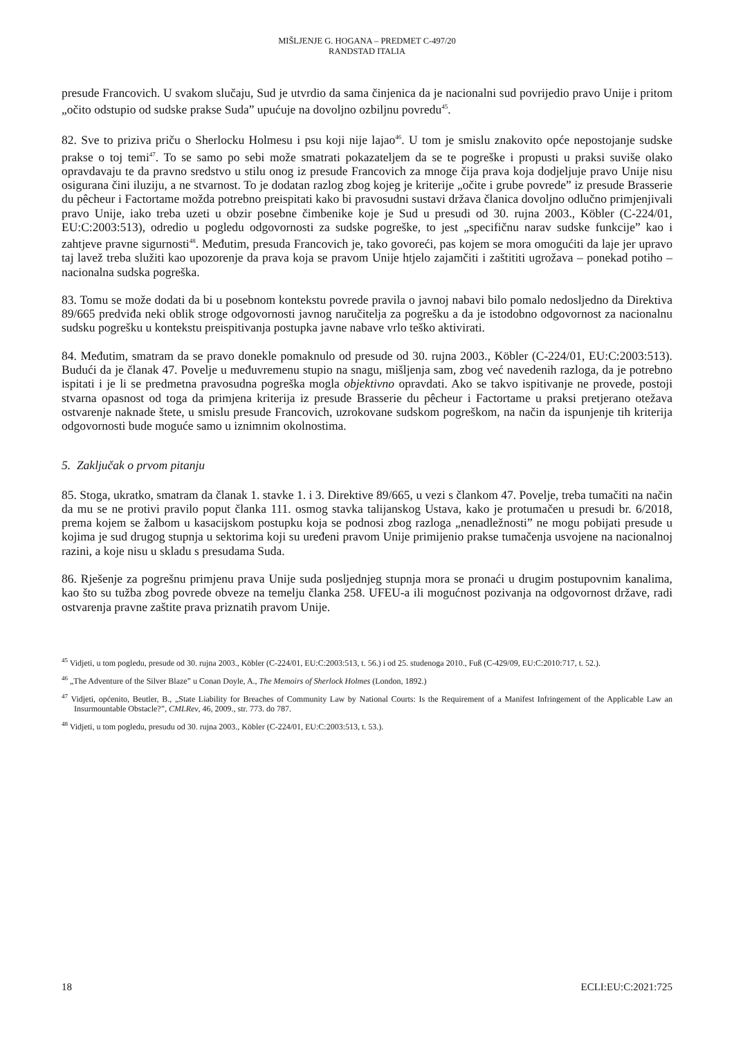MIŠLJENJE G. HOGANA – PREDMET C-497/20
RANDSTAD ITALIA
presude Francovich. U svakom slučaju, Sud je utvrdio da sama činjenica da je nacionalni sud povrijedio pravo Unije i pritom „očito odstupio od sudske prakse Suda” upućuje na dovoljno ozbiljnu povredu<sup>45</sup>.
82. Sve to priziva priču o Sherlocku Holmesu i psu koji nije lajao<sup>46</sup>. U tom je smislu znakovito opće nepostojanje sudske prakse o toj temi<sup>47</sup>. To se samo po sebi može smatrati pokazateljem da se te pogreške i propusti u praksi suviše olako opravdavaju te da pravno sredstvo u stilu onog iz presude Francovich za mnoge čija prava koja dodjeljuje pravo Unije nisu osigurana čini iluziju, a ne stvarnost. To je dodatan razlog zbog kojeg je kriterije „očite i grube povrede” iz presude Brasserie du pêcheur i Factortame možda potrebno preispitati kako bi pravosudni sustavi država članica dovoljno odlučno primjenjivali pravo Unije, iako treba uzeti u obzir posebne čimbenike koje je Sud u presudi od 30. rujna 2003., Köbler (C-224/01, EU:C:2003:513), odredio u pogledu odgovornosti za sudske pogreške, to jest „specifičnu narav sudske funkcije” kao i zahtjeve pravne sigurnosti<sup>48</sup>. Međutim, presuda Francovich je, tako govoreći, pas kojem se mora omogućiti da laje jer upravo taj lavež treba služiti kao upozorenje da prava koja se pravom Unije htjelo zajamčiti i zaštititi ugrožava – ponekad potiho – nacionalna sudska pogreška.
83. Tomu se može dodati da bi u posebnom kontekstu povrede pravila o javnoj nabavi bilo pomalo nedosljedno da Direktiva 89/665 predviđa neki oblik stroge odgovornosti javnog naručitelja za pogrešku a da je istodobno odgovornost za nacionalnu sudsku pogrešku u kontekstu preispitivanja postupka javne nabave vrlo teško aktivirati.
84. Međutim, smatram da se pravo donekle pomaknulo od presude od 30. rujna 2003., Köbler (C-224/01, EU:C:2003:513). Budući da je članak 47. Povelje u međuvremenu stupio na snagu, mišljenja sam, zbog već navedenih razloga, da je potrebno ispitati i je li se predmetna pravosudna pogreška mogla objektivno opravdati. Ako se takvo ispitivanje ne provede, postoji stvarna opasnost od toga da primjena kriterija iz presude Brasserie du pêcheur i Factortame u praksi pretjerano otežava ostvarenje naknade štete, u smislu presude Francovich, uzrokovane sudskom pogreškom, na način da ispunjenje tih kriterija odgovornosti bude moguće samo u iznimnim okolnostima.
5. Zaključak o prvom pitanju
85. Stoga, ukratko, smatram da članak 1. stavke 1. i 3. Direktive 89/665, u vezi s člankom 47. Povelje, treba tumačiti na način da mu se ne protivi pravilo poput članka 111. osmog stavka talijanskog Ustava, kako je protumačen u presudi br. 6/2018, prema kojem se žalbom u kasacijskom postupku koja se podnosi zbog razloga „nenadležnosti” ne mogu pobijati presude u kojima je sud drugog stupnja u sektorima koji su uređeni pravom Unije primijenio prakse tumačenja usvojene na nacionalnoj razini, a koje nisu u skladu s presudama Suda.
86. Rješenje za pogrešnu primjenu prava Unije suda posljednjeg stupnja mora se pronaći u drugim postupovnim kanalima, kao što su tužba zbog povrede obveze na temelju članka 258. UFEU-a ili mogućnost pozivanja na odgovornost države, radi ostvarenja pravne zaštite prava priznatih pravom Unije.
<sup>45</sup> Vidjeti, u tom pogledu, presude od 30. rujna 2003., Köbler (C-224/01, EU:C:2003:513, t. 56.) i od 25. studenoga 2010., Fuß (C-429/09, EU:C:2010:717, t. 52.).
<sup>46</sup> „The Adventure of the Silver Blaze” u Conan Doyle, A., The Memoirs of Sherlock Holmes (London, 1892.)
<sup>47</sup> Vidjeti, općenito, Beutler, B., „State Liability for Breaches of Community Law by National Courts: Is the Requirement of a Manifest Infringement of the Applicable Law an Insurmountable Obstacle?”, CMLRev, 46, 2009., str. 773. do 787.
<sup>48</sup> Vidjeti, u tom pogledu, presudu od 30. rujna 2003., Köbler (C-224/01, EU:C:2003:513, t. 53.).
18 ECLI:EU:C:2021:725